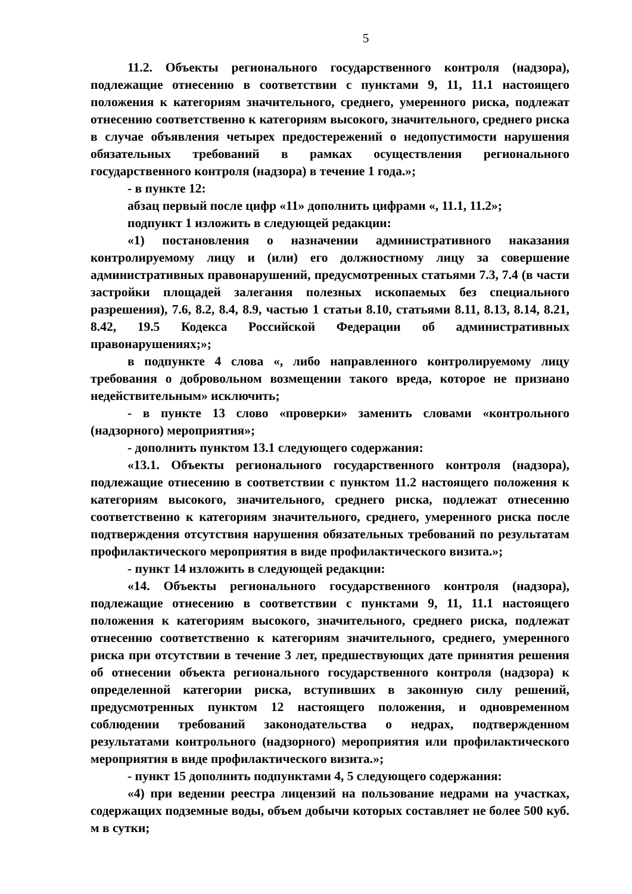5
11.2. Объекты регионального государственного контроля (надзора), подлежащие отнесению в соответствии с пунктами 9, 11, 11.1 настоящего положения к категориям значительного, среднего, умеренного риска, подлежат отнесению соответственно к категориям высокого, значительного, среднего риска в случае объявления четырех предостережений о недопустимости нарушения обязательных требований в рамках осуществления регионального государственного контроля (надзора) в течение 1 года.»;
- в пункте 12:
абзац первый после цифр «11» дополнить цифрами «, 11.1, 11.2»;
подпункт 1 изложить в следующей редакции:
«1) постановления о назначении административного наказания контролируемому лицу и (или) его должностному лицу за совершение административных правонарушений, предусмотренных статьями 7.3, 7.4 (в части застройки площадей залегания полезных ископаемых без специального разрешения), 7.6, 8.2, 8.4, 8.9, частью 1 статьи 8.10, статьями 8.11, 8.13, 8.14, 8.21, 8.42, 19.5 Кодекса Российской Федерации об административных правонарушениях;»;
в подпункте 4 слова «, либо направленного контролируемому лицу требования о добровольном возмещении такого вреда, которое не признано недействительным» исключить;
- в пункте 13 слово «проверки» заменить словами «контрольного (надзорного) мероприятия»;
- дополнить пунктом 13.1 следующего содержания:
«13.1. Объекты регионального государственного контроля (надзора), подлежащие отнесению в соответствии с пунктом 11.2 настоящего положения к категориям высокого, значительного, среднего риска, подлежат отнесению соответственно к категориям значительного, среднего, умеренного риска после подтверждения отсутствия нарушения обязательных требований по результатам профилактического мероприятия в виде профилактического визита.»;
- пункт 14 изложить в следующей редакции:
«14. Объекты регионального государственного контроля (надзора), подлежащие отнесению в соответствии с пунктами 9, 11, 11.1 настоящего положения к категориям высокого, значительного, среднего риска, подлежат отнесению соответственно к категориям значительного, среднего, умеренного риска при отсутствии в течение 3 лет, предшествующих дате принятия решения об отнесении объекта регионального государственного контроля (надзора) к определенной категории риска, вступивших в законную силу решений, предусмотренных пунктом 12 настоящего положения, и одновременном соблюдении требований законодательства о недрах, подтвержденном результатами контрольного (надзорного) мероприятия или профилактического мероприятия в виде профилактического визита.»;
- пункт 15 дополнить подпунктами 4, 5 следующего содержания:
«4) при ведении реестра лицензий на пользование недрами на участках, содержащих подземные воды, объем добычи которых составляет не более 500 куб. м в сутки;